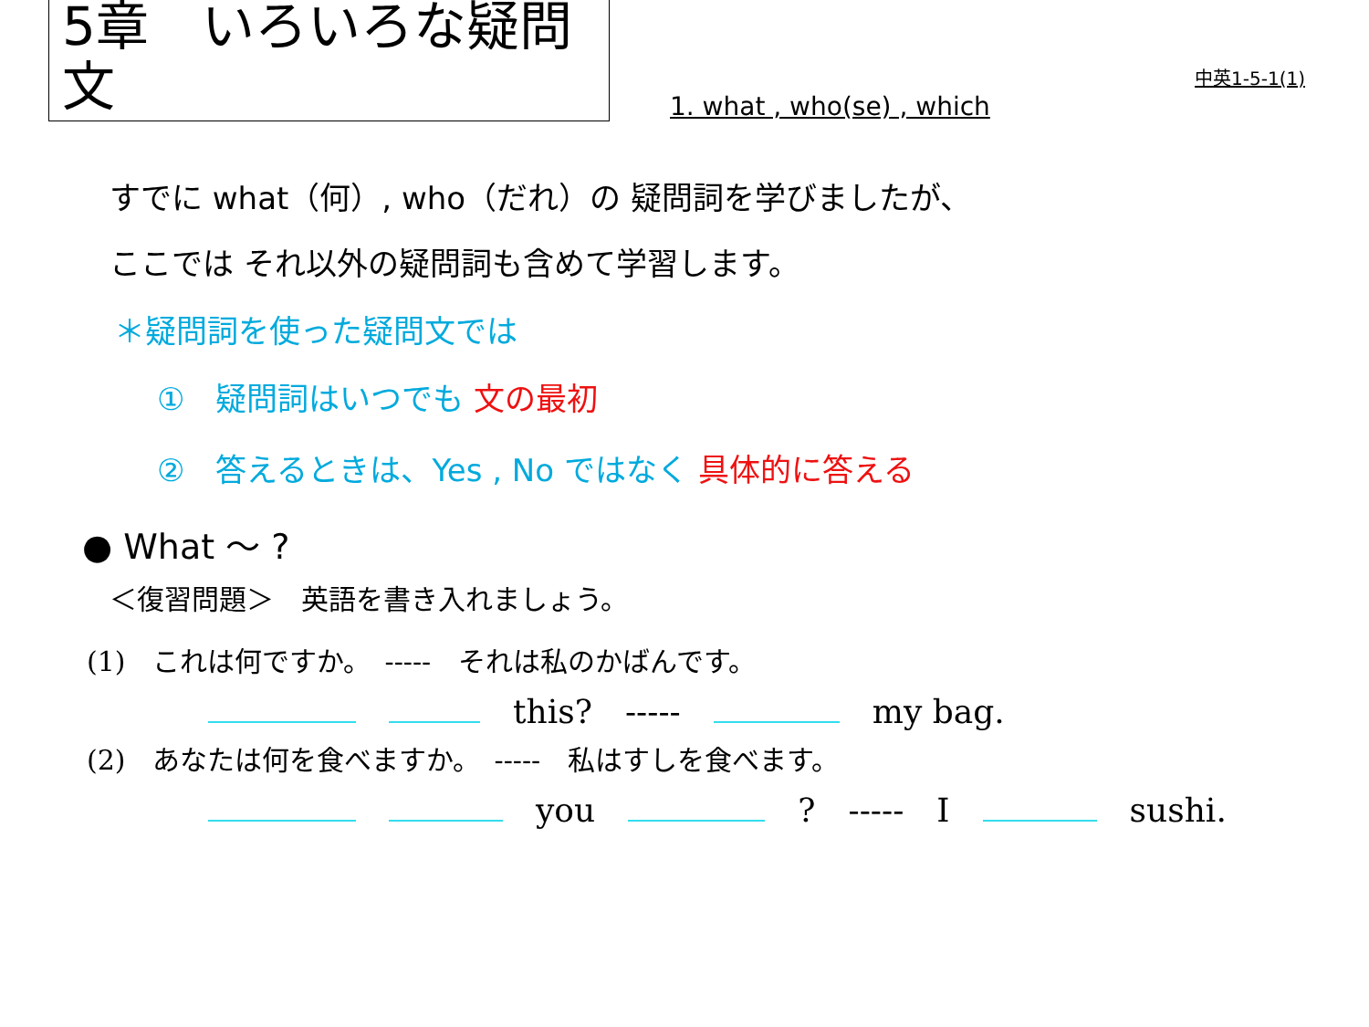5章　いろいろな疑問文
1. what , who(se) , which
中英1-5-1(1)
すでに what（何）, who（だれ）の 疑問詞を学びましたが、
ここでは それ以外の疑問詞も含めて学習します。
＊疑問詞を使った疑問文では
①　疑問詞はいつでも 文の最初
②　答えるときは、Yes , No ではなく 具体的に答える
● What ～ ?
＜復習問題＞　英語を書き入れましょう。
(1)　これは何ですか。　-----　それは私のかばんです。
　　this?　-----　　my bag.
(2)　あなたは何を食べますか。　-----　私はすしを食べます。
　　you　　?　-----　I　　sushi.